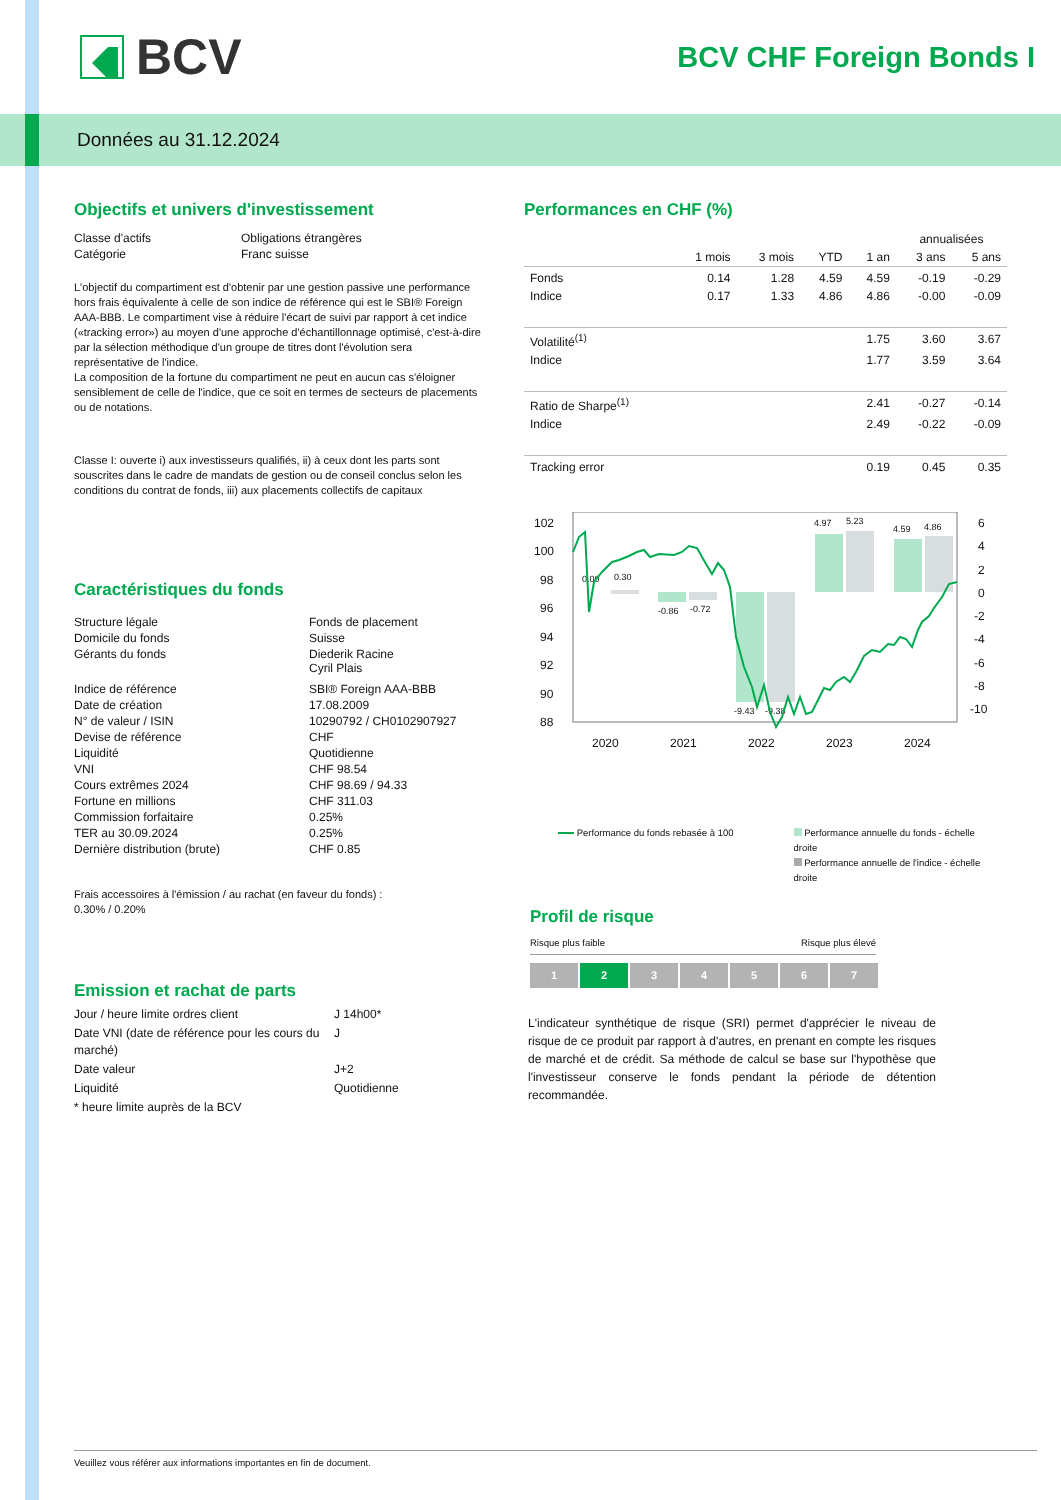BCV
BCV CHF Foreign Bonds I
Données au 31.12.2024
Objectifs et univers d'investissement
| Classe d'actifs | Obligations étrangères |
| Catégorie | Franc suisse |
L'objectif du compartiment est d'obtenir par une gestion passive une performance hors frais équivalente à celle de son indice de référence qui est le SBI® Foreign AAA-BBB. Le compartiment vise à réduire l'écart de suivi par rapport à cet indice («tracking error») au moyen d'une approche d'échantillonnage optimisé, c'est-à-dire par la sélection méthodique d'un groupe de titres dont l'évolution sera représentative de l'indice.
La composition de la fortune du compartiment ne peut en aucun cas s'éloigner sensiblement de celle de l'indice, que ce soit en termes de secteurs de placements ou de notations.
Classe I: ouverte i) aux investisseurs qualifiés, ii) à ceux dont les parts sont souscrites dans le cadre de mandats de gestion ou de conseil conclus selon les conditions du contrat de fonds, iii) aux placements collectifs de capitaux
Caractéristiques du fonds
| Structure légale | Fonds de placement |
| Domicile du fonds | Suisse |
| Gérants du fonds | Diederik Racine Cyril Plais |
| Indice de référence | SBI® Foreign AAA-BBB |
| Date de création | 17.08.2009 |
| N° de valeur / ISIN | 10290792 / CH0102907927 |
| Devise de référence | CHF |
| Liquidité | Quotidienne |
| VNI | CHF 98.54 |
| Cours extrêmes 2024 | CHF 98.69 / 94.33 |
| Fortune en millions | CHF 311.03 |
| Commission forfaitaire | 0.25% |
| TER au 30.09.2024 | 0.25% |
| Dernière distribution (brute) | CHF 0.85 |
Frais accessoires à l'émission / au rachat (en faveur du fonds) :
0.30% / 0.20%
Emission et rachat de parts
| Jour / heure limite ordres client | J 14h00* |
| Date VNI (date de référence pour les cours du marché) | J |
| Date valeur | J+2 |
| Liquidité | Quotidienne |
| * heure limite auprès de la BCV | |
Performances en CHF (%)
| | | | | | annualisées | |
| --- | --- | --- | --- | --- | --- | --- |
| | 1 mois | 3 mois | YTD | 1 an | 3 ans | 5 ans |
| Fonds | 0.14 | 1.28 | 4.59 | 4.59 | -0.19 | -0.29 |
| Indice | 0.17 | 1.33 | 4.86 | 4.86 | -0.00 | -0.09 |
| Volatilité<sup>(1)</sup> | | | | 1.75 | 3.60 | 3.67 |
| Indice | | | | 1.77 | 3.59 | 3.64 |
| Ratio de Sharpe<sup>(1)</sup> | | | | 2.41 | -0.27 | -0.14 |
| Indice | | | | 2.49 | -0.22 | -0.09 |
| Tracking error | | | | 0.19 | 0.45 | 0.35 |
102
100
98
96
94
92
90
88
6
4
2
0
-2
-4
-6
-8
-10
2020
2021
2022
2023
2024
0.00
0.30
-0.86
-0.72
-9.43
-9.38
4.97
5.23
4.59
4.86
Performance du fonds rebasée à 100
Performance annuelle du fonds - échelle droite
Performance annuelle de l'indice - échelle droite
Profil de risque
Risque plus faible Risque plus élevé
1 2 3 4 5 6 7
L'indicateur synthétique de risque (SRI) permet d'apprécier le niveau de risque de ce produit par rapport à d'autres, en prenant en compte les risques de marché et de crédit. Sa méthode de calcul se base sur l'hypothèse que l'investisseur conserve le fonds pendant la période de détention recommandée.
Veuillez vous référer aux informations importantes en fin de document.